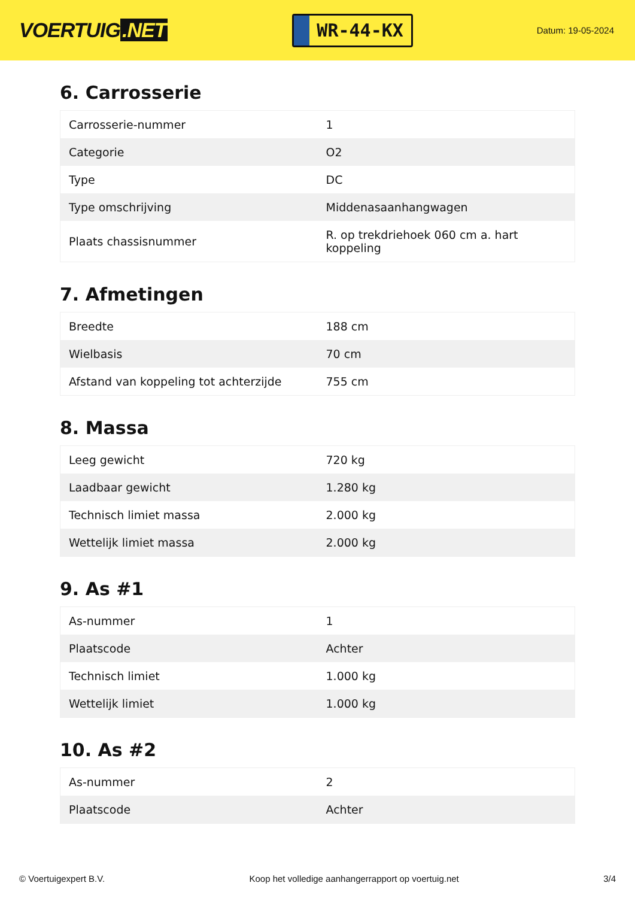VOERTUIG.NET
WR-44-KX
Datum: 19-05-2024
6. Carrosserie
| Carrosserie-nummer | 1 |
| Categorie | O2 |
| Type | DC |
| Type omschrijving | Middenasaanhangwagen |
| Plaats chassisnummer | R. op trekdriehoek 060 cm a. hart koppeling |
7. Afmetingen
| Breedte | 188 cm |
| Wielbasis | 70 cm |
| Afstand van koppeling tot achterzijde | 755 cm |
8. Massa
| Leeg gewicht | 720 kg |
| Laadbaar gewicht | 1.280 kg |
| Technisch limiet massa | 2.000 kg |
| Wettelijk limiet massa | 2.000 kg |
9. As #1
| As-nummer | 1 |
| Plaatscode | Achter |
| Technisch limiet | 1.000 kg |
| Wettelijk limiet | 1.000 kg |
10. As #2
| As-nummer | 2 |
| Plaatscode | Achter |
© Voertuigexpert B.V. Koop het volledige aanhangerrapport op voertuig.net 3/4